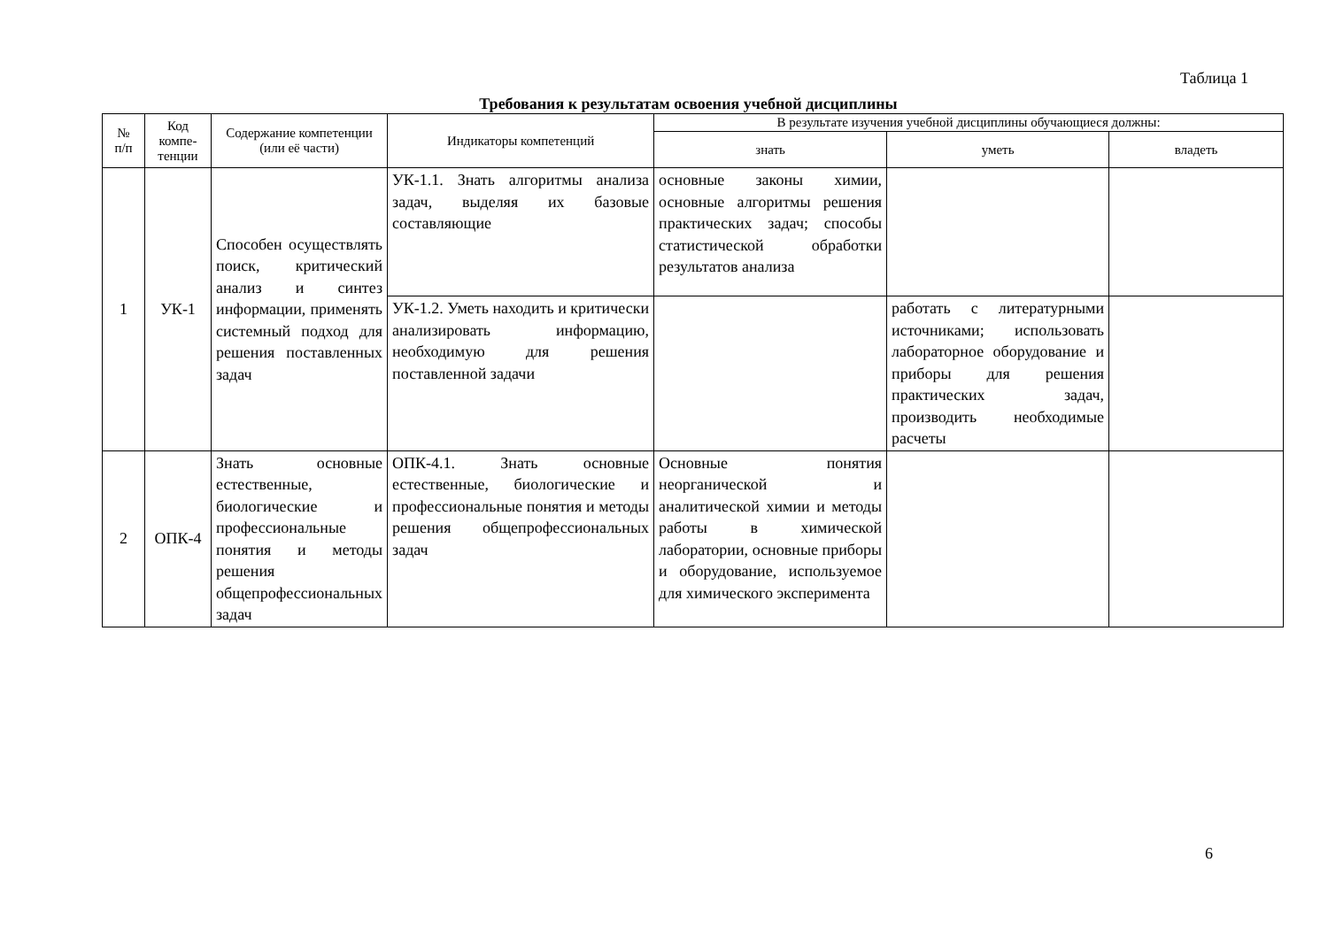Таблица 1
Требования к результатам освоения учебной дисциплины
| № п/п | Код компе- тенции | Содержание компетенции (или её части) | Индикаторы компетенций | В результате изучения учебной дисциплины обучающиеся должны: | | |
| --- | --- | --- | --- | --- | --- | --- |
| | | | | знать | уметь | владеть |
| 1 | УК-1 | Способен осуществлять поиск, критический анализ и синтез информации, применять системный подход для решения поставленных задач | УК-1.1. Знать алгоритмы анализа задач, выделяя их базовые составляющие | основные законы химии, основные алгоритмы решения практических задач; способы статистической обработки результатов анализа | | |
| | | | УК-1.2. Уметь находить и критически анализировать информацию, необходимую для решения поставленной задачи | | работать с литературными источниками; использовать лабораторное оборудование и приборы для решения практических задач, производить необходимые расчеты | |
| 2 | ОПК-4 | Знать основные естественные, биологические и профессиональные понятия и методы решения общепрофессиональных задач | ОПК-4.1. Знать основные естественные, биологические и профессиональные понятия и методы решения общепрофессиональных задач | Основные понятия неорганической и аналитической химии и методы работы в химической лаборатории, основные приборы и оборудование, используемое для химического эксперимента | | |
6